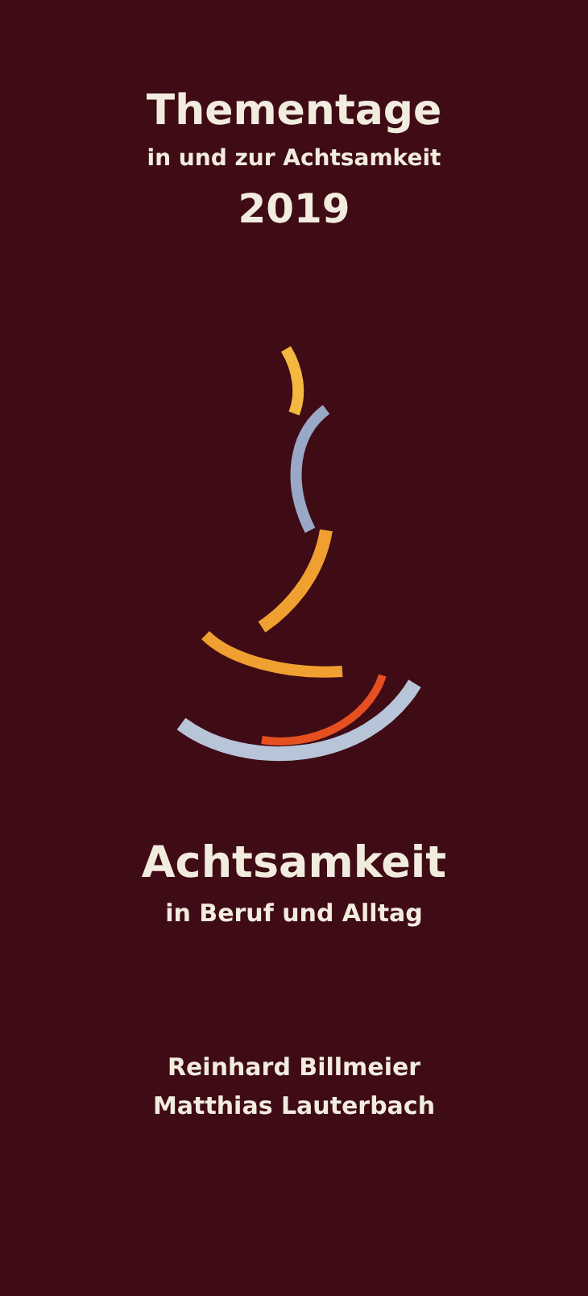Thementage
in und zur Achtsamkeit
2019
Achtsamkeit
in Beruf und Alltag
Reinhard Billmeier
Matthias Lauterbach